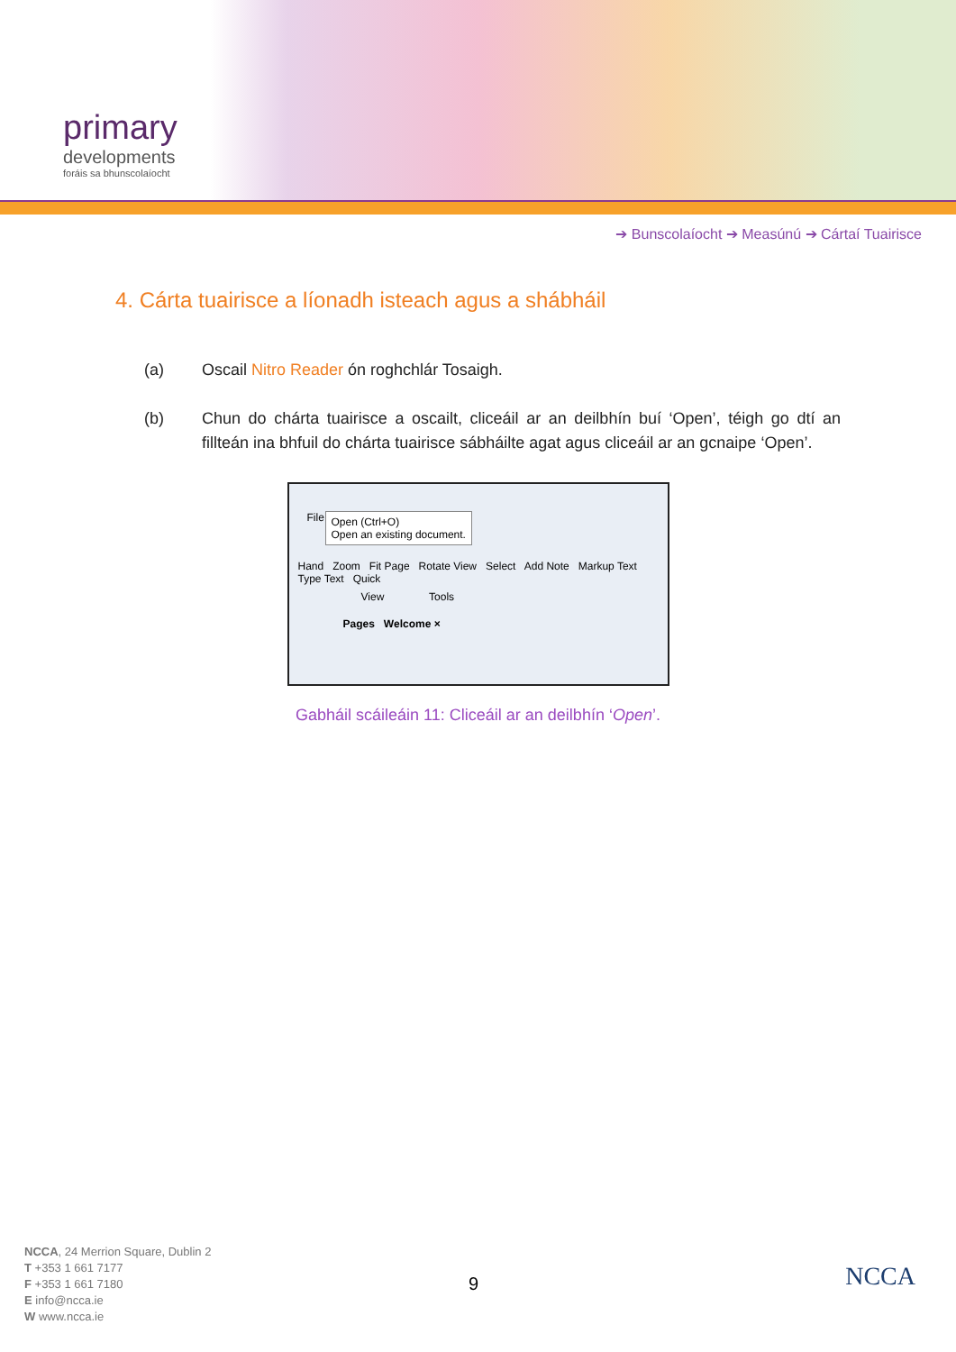primary
developments
foráis sa bhunscolaíocht
➔ Bunscolaíocht ➔ Measúnú ➔ Cártaí Tuairisce
4. Cárta tuairisce a líonadh isteach agus a shábháil
(a) Oscail Nitro Reader ón roghchlár Tosaigh.
(b) Chun do chárta tuairisce a oscailt, cliceáil ar an deilbhín buí ‘Open’, téigh go dtí an fillteán ina bhfuil do chárta tuairisce sábháilte agat agus cliceáil ar an gcnaipe ‘Open’.
File
Open (Ctrl+O)
Open an existing document.
Hand Zoom Fit Page Rotate View Select Add Note Markup Text Type Text Quick
View Tools
Pages Welcome ×
Gabháil scáileáin 11: Cliceáil ar an deilbhín ‘Open’.
NCCA, 24 Merrion Square, Dublin 2
T +353 1 661 7177
F +353 1 661 7180
E info@ncca.ie
W www.ncca.ie
9 NCCA